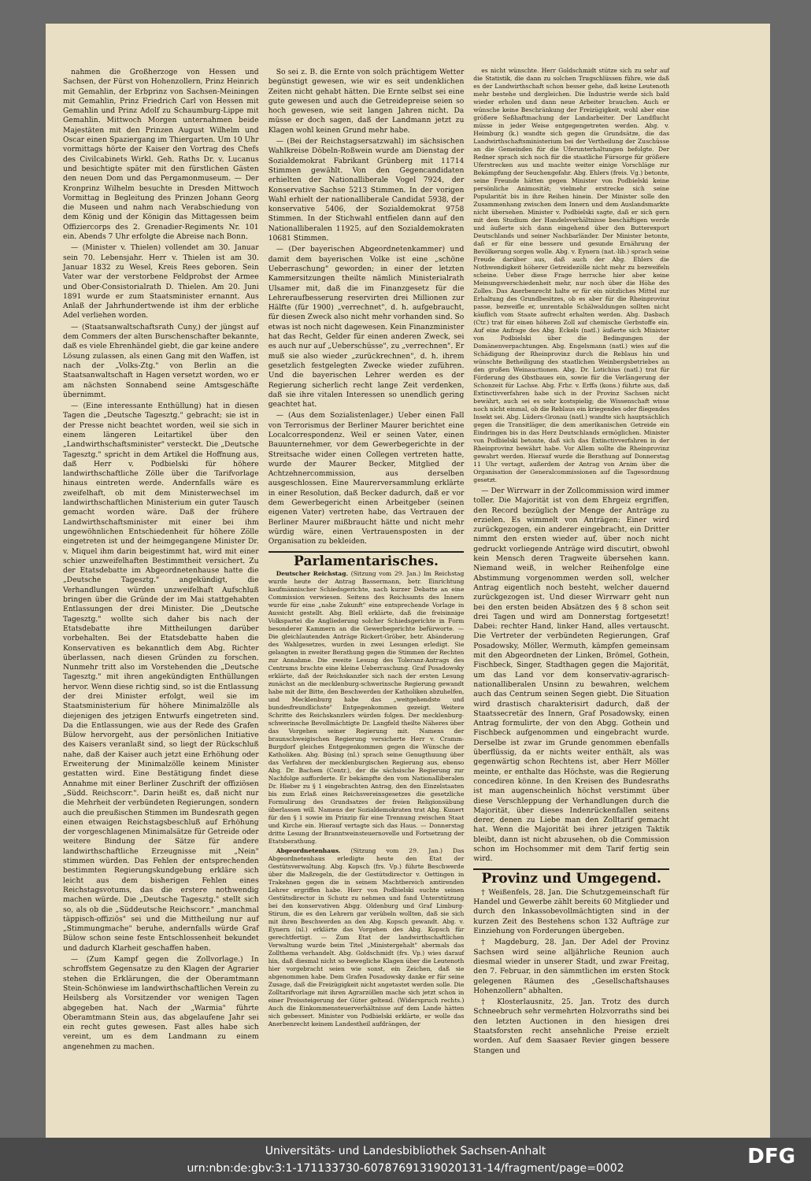nahmen die Großherzoge von Hessen und Sachsen, der Fürst von Hohenzollern, Prinz Heinrich mit Gemahlin, der Erbprinz von Sachsen-Meiningen mit Gemahlin, Prinz Friedrich Carl von Hessen mit Gemahlin und Prinz Adolf zu Schaumburg-Lippe mit Gemahlin. Mittwoch Morgen unternahmen beide Majestäten mit den Prinzen August Wilhelm und Oscar einen Spaziergang im Thiergarten. Um 10 Uhr vormittags hörte der Kaiser den Vortrag des Chefs des Civilcabinets Wirkl. Geh. Raths Dr. v. Lucanus und besichtigte später mit den fürstlichen Gästen den neuen Dom und das Pergamonmuseum. — Der Kronprinz Wilhelm besuchte in Dresden Mittwoch Vormittag in Begleitung des Prinzen Johann Georg die Museen und nahm nach Verabschiedung von dem König und der Königin das Mittagessen beim Offiziercorps des 2. Grenadier-Regiments Nr. 101 ein. Abends 7 Uhr erfolgte die Abreise nach Bonn.
— (Minister v. Thielen) vollendet am 30. Januar sein 70. Lebensjahr. Herr v. Thielen ist am 30. Januar 1832 zu Wesel, Kreis Rees geboren. Sein Vater war der verstorbene Feldprobst der Armee und Ober-Consistorialrath D. Thielen. Am 20. Juni 1891 wurde er zum Staatsminister ernannt. Aus Anlaß der Jahrhundertwende ist ihm der erbliche Adel verliehen worden.
— (Staatsanwaltschaftsrath Cuny,) der jüngst auf dem Commers der alten Burschenschafter bekannte, daß es viele Ehrenhändel giebt, die gar keine andere Lösung zulassen, als einen Gang mit den Waffen, ist nach der „Volks-Ztg." von Berlin an die Staatsanwaltschaft in Hagen versetzt worden, wo er am nächsten Sonnabend seine Amtsgeschäfte übernimmt.
— (Eine interessante Enthüllung) hat in diesen Tagen die „Deutsche Tagesztg." gebracht; sie ist in der Presse nicht beachtet worden, weil sie sich in einem längeren Leitartikel über den „Landwirthschaftsminister" versteckt. Die „Deutsche Tagesztg." spricht in dem Artikel die Hoffnung aus, daß Herr v. Podbielski für höhere landwirthschaftliche Zölle über die Tarifvorlage hinaus eintreten werde. Andernfalls wäre es zweifelhaft, ob mit dem Ministerwechsel im landwirthschaftlichen Ministerium ein guter Tausch gemacht worden wäre. Daß der frühere Landwirthschaftsminister mit einer bei ihm ungewöhnlichen Entschiedenheit für höhere Zölle eingetreten ist und der heimgegangene Minister Dr. v. Miquel ihm darin beigestimmt hat, wird mit einer schier unzweifelhaften Bestimmtheit versichert. Zu der Etatsdebatte im Abgeordnetenhause hatte die „Deutsche Tagesztg." angekündigt, die Verhandlungen würden unzweifelhaft Aufschluß bringen über die Gründe der im Mai stattgehabten Entlassungen der drei Minister. Die „Deutsche Tagesztg." wollte sich daher bis nach der Etatsdebatte ihre Mittheilungen darüber vorbehalten. Bei der Etatsdebatte haben die Konservativen es bekanntlich dem Abg. Richter überlassen, nach diesen Gründen zu forschen. Nunmehr tritt also im Vorstehenden die „Deutsche Tagesztg." mit ihren angekündigten Enthüllungen hervor. Wenn diese richtig sind, so ist die Entlassung der drei Minister erfolgt, weil sie im Staatsministerium für höhere Minimalzölle als diejenigen des jetzigen Entwurfs eingetreten sind. Da die Entlassungen, wie aus der Rede des Grafen Bülow hervorgeht, aus der persönlichen Initiative des Kaisers veranlaßt sind, so liegt der Rückschluß nahe, daß der Kaiser auch jetzt eine Erhöhung oder Erweiterung der Minimalzölle keinem Minister gestatten wird. Eine Bestätigung findet diese Annahme mit einer Berliner Zuschrift der offiziösen „Südd. Reichscorr.". Darin heißt es, daß nicht nur die Mehrheit der verbündeten Regierungen, sondern auch die preußischen Stimmen im Bundesrath gegen einen etwaigen Reichstagsbeschluß auf Erhöhung der vorgeschlagenen Minimalsätze für Getreide oder weitere Bindung der Sätze für andere landwirthschaftliche Erzeugnisse mit „Nein" stimmen würden. Das Fehlen der entsprechenden bestimmten Regierungskundgebung erkläre sich leicht aus dem bisherigen Fehlen eines Reichstagsvotums, das die erstere nothwendig machen würde. Die „Deutsche Tagesztg." stellt sich so, als ob die „Süddeutsche Reichscorr." „manchmal täppisch-offiziös" sei und die Mittheilung nur auf „Stimmungmache" beruhe, andernfalls würde Graf Bülow schon seine feste Entschlossenheit bekundet und dadurch Klarheit geschaffen haben.
— (Zum Kampf gegen die Zollvorlage.) In schroffstem Gegensatze zu den Klagen der Agrarier stehen die Erklärungen, die der Oberamtmann Stein-Schönwiese im landwirthschaftlichen Verein zu Heilsberg als Vorsitzender vor wenigen Tagen abgegeben hat. Nach der „Warmia" führte Oberamtmann Stein aus, das abgelaufene Jahr sei ein recht gutes gewesen. Fast alles habe sich vereint, um es dem Landmann zu einem angenehmen zu machen.
So sei z. B. die Ernte von solch prächtigem Wetter begünstigt gewesen, wie wir es seit undenklichen Zeiten nicht gehabt hätten. Die Ernte selbst sei eine gute gewesen und auch die Getreidepreise seien so hoch gewesen, wie seit langen Jahren nicht. Da müsse er doch sagen, daß der Landmann jetzt zu Klagen wohl keinen Grund mehr habe.
— (Bei der Reichstagsersatzwahl) im sächsischen Wahlkreise Döbeln-Roßwein wurde am Dienstag der Sozialdemokrat Fabrikant Grünberg mit 11714 Stimmen gewählt. Von den Gegencandidaten erhielten der Nationalliberale Vogel 7924, der Konservative Sachse 5213 Stimmen. In der vorigen Wahl erhielt der nationalliberale Candidat 5938, der konservative 5406, der Sozialdemokrat 9758 Stimmen. In der Stichwahl entfielen dann auf den Nationalliberalen 11925, auf den Sozialdemokraten 10681 Stimmen.
— (Der bayerischen Abgeordnetenkammer) und damit dem bayerischen Volke ist eine „schöne Ueberraschung" geworden; in einer der letzten Kammersitzungen theilte nämlich Ministerialrath Ulsamer mit, daß die im Finanzgesetz für die Lehreraufbesserung reservirten drei Millionen zur Hälfte (für 1900) „verrechnet", d. h. aufgebraucht, für diesen Zweck also nicht mehr vorhanden sind. So etwas ist noch nicht dagewesen. Kein Finanzminister hat das Recht, Gelder für einen anderen Zweck, sei es auch nur auf „Ueberschüsse", zu „verrechnen". Er muß sie also wieder „zurückrechnen", d. h. ihrem gesetzlich festgelegten Zwecke wieder zuführen. Und die bayerischen Lehrer werden es der Regierung sicherlich recht lange Zeit verdenken, daß sie ihre vitalen Interessen so unendlich gering geachtet hat.
— (Aus dem Sozialistenlager.) Ueber einen Fall von Terrorismus der Berliner Maurer berichtet eine Localcorrespondenz. Weil er seinen Vater, einen Bauunternehmer, vor dem Gewerbegerichte in der Streitsache wider einen Collegen vertreten hatte, wurde der Maurer Becker, Mitglied der Achtzehnercommission, aus derselben ausgeschlossen. Eine Maurerversammlung erklärte in einer Resolution, daß Becker dadurch, daß er vor dem Gewerbegericht einen Arbeitgeber (seinen eigenen Vater) vertreten habe, das Vertrauen der Berliner Maurer mißbraucht hätte und nicht mehr würdig wäre, einen Vertrauensposten in der Organisation zu bekleiden.
Parlamentarisches.
Deutscher Reichstag. (Sitzung vom 29. Jan.) Im Reichstag wurde heute der Antrag Bassermann, betr. Einrichtung kaufmännischer Schiedsgerichte, nach kurzer Debatte an eine Commission verwiesen. Seitens des Reichsamts des Innern wurde für eine „nahe Zukunft" eine entsprechende Vorlage in Aussicht gestellt. Abg. Blell erklärte, daß die freisinnige Volkspartei die Angliederung solcher Schiedsgerichte in Form besonderer Kammern an die Gewerbegerichte befürworte. — Die gleichlautenden Anträge Rickert-Gröber, betr. Abänderung des Wahlgesetzes, wurden in zwei Lesungen erledigt. Sie gelangten in zweiter Berathung gegen die Stimmen der Rechten zur Annahme. Die zweite Lesung des Toleranz-Antrags des Centrums brachte eine kleine Ueberraschung. Graf Posadowsky erklärte, daß der Reichskanzler sich nach der ersten Lesung zunächst an die mecklenburg-schwerinsche Regierung gewandt habe mit der Bitte, den Beschwerden der Katholiken abzuhelfen, und Mecklenburg habe das „weitgehendste und bundesfreundlichste" Entgegenkommen gezeigt. Weitere Schritte des Reichskanzlers würden folgen. Der mecklenburg-schwerinsche Bevollmächtigte Dr. Langfeld theilte Näheres über das Vorgehen seiner Regierung mit. Namens der braunschweigischen Regierung versicherte Herr v. Cramm-Burgdorf gleiches Entgegenkommen gegen die Wünsche der Katholiken. Abg. Büsing (nl.) sprach seine Genugthuung über das Verfahren der mecklenburgischen Regierung aus, ebenso Abg. Dr. Bachem (Centr.), der die sächsische Regierung zur Nachfolge aufforderte. Er bekämpfte den vom Nationalliberalen Dr. Hieber zu § 1 eingebrachten Antrag, den den Einzelstaaten bis zum Erlaß eines Reichsvereinsgesetzes die gesetzliche Formulirung des Grundsatzes der freien Religionsübung überlassen will. Namens der Sozialdemokraten trat Abg. Kunert für den § 1 sowie im Prinzip für eine Trennung zwischen Staat und Kirche ein. Hierauf vertagte sich das Haus. — Donnerstag dritte Lesung der Branntweinsteuernovelle und Fortsetzung der Etatsberathung.
Abgeordnetenhaus. (Sitzung vom 29. Jan.) Das Abgeordnetenhaus erledigte heute den Etat der Gestütsverwaltung. Abg. Kopsch (frs. Vp.) führte Beschwerde über die Maßregeln, die der Gestütsdirector v. Oettingen in Trakehnen gegen die in seinem Machtbereich amtirenden Lehrer ergriffen habe. Herr von Podbielski suchte seinen Gestütsdirector in Schutz zu nehmen und fand Unterstützung bei den konservativen Abgg. Oldenburg und Graf Limburg-Stirum, die es den Lehrern gar verübeln wollten, daß sie sich mit ihren Beschwerden an den Abg. Kopsch gewandt. Abg. v. Eynern (nl.) erklärte das Vorgehen des Abg. Kopsch für gerechtfertigt. — Zum Etat der landwirthschaftlichen Verwaltung wurde beim Titel „Ministergehalt" abermals das Zollthema verhandelt. Abg. Goldschmidt (frs. Vp.) wies darauf hin, daß diesmal nicht so bewegliche Klagen über die Leutenoth hier vorgebracht seien wie sonst, ein Zeichen, daß sie abgenommen habe. Dem Grafen Posadowsky danke er für seine Zusage, daß die Freizügigkeit nicht angetastet werden solle. Die Zolltarifvorlage mit ihren Agrarzöllen mache sich jetzt schon in einer Preissteigerung der Güter geltend. (Widerspruch rechts.) Auch die Einkommensteuerverhältnisse auf dem Lande hätten sich gebessert. Minister von Podbielski erklärte, er wolle das Anerbenrecht keinem Landestheil aufdrängen, der
es nicht wünschte. Herr Goldschmidt stütze sich zu sehr auf die Statistik, die dann zu solchen Trugschlüssen führe, wie daß es der Landwirthschaft schon besser gehe, daß keine Leutenoth mehr bestehe und dergleichen. Die Industrie werde sich bald wieder erholen und dann neue Arbeiter brauchen. Auch er wünsche keine Beschränkung der Freizügigkeit, wohl aber eine größere Seßhaftmachung der Landarbeiter. Der Landflucht müsse in jeder Weise entgegengetreten werden. Abg. v. Heimburg (k.) wandte sich gegen die Grundsätze, die das Landwirthschaftsministerium bei der Vertheilung der Zuschüsse an die Gemeinden für die Uferunterhaltungen befolgte. Der Redner sprach sich noch für die staatliche Fürsorge für größere Uferstrecken aus und machte weiter einige Vorschläge zur Bekämpfung der Seuchengefahr. Abg. Ehlers (freis. Vg.) betonte, seine Freunde hätten gegen Minister von Podbielski keine persönliche Animosität; vielmehr erstrecke sich seine Popularität bis in ihre Reihen hinein. Der Minister solle den Zusammenhang zwischen dem Innern und dem Auslandsmarkte nicht übersehen. Minister v. Podbielski sagte, daß er sich gern mit dem Studium der Handelsverhältnisse beschäftigen werde und äußerte sich dann eingehend über den Butterexport Deutschlands und seiner Nachbarländer. Der Minister betonte, daß er für eine bessere und gesunde Ernährung der Bevölkerung sorgen wolle. Abg. v. Eynern (nat.-lib.) sprach seine Freude darüber aus, daß auch der Abg. Ehlers die Nothwendigkeit höherer Getreidezölle nicht mehr zu bezweifeln scheine. Ueber diese Frage herrsche hier aber keine Meinungsverschiedenheit mehr, nur noch über die Höhe des Zolles. Das Anerbenrecht halte er für ein nützliches Mittel zur Erhaltung des Grundbesitzes, ob es aber für die Rheinprovinz passe, bezweifle er, unrentable Schälwaldungen sollten nicht käuflich vom Staate aufrecht erhalten werden. Abg. Dasbach (Ctr.) trat für einen höheren Zoll auf chemische Gerbstoffe ein. Auf eine Anfrage des Abg. Eckels (natl.) äußerte sich Minister von Podbielski über die Bedingungen der Domänenverpachtungen. Abg. Engelsmann (natl.) wies auf die Schädigung der Rheinprovinz durch die Reblaus hin und wünschte Betheiligung des staatlichen Weinbergsbetriebes an den großen Weinauctionen. Abg. Dr. Lotichius (natl.) trat für Förderung des Obstbaues ein, sowie für die Verlängerung der Schonzeit für Lachse. Abg. Frhr. v. Erffa (kons.) führte aus, daß Extinctivverfahren habe sich in der Provinz Sachsen nicht bewährt, auch sei es sehr kostspielig; die Wissenschaft wisse noch nicht einmal, ob die Reblaus ein kriegendes oder fliegendes Insekt sei. Abg. Lüders-Gronau (natl.) wandte sich hauptsächlich gegen die Transitläger, die dem amerikanischen Getreide ein Eindringen bis in das Herz Deutschlands ermöglichen. Minister von Podbielski betonte, daß sich das Extinctivverfahren in der Rheinprovinz bewährt habe. Vor Allem sollte die Rheinprovinz gewahrt werden. Hierauf wurde die Berathung auf Donnerstag 11 Uhr vertagt, außerdem der Antrag von Arnim über die Organisation der Generalcommissionen auf die Tagesordnung gesetzt.
— Der Wirrwarr in der Zollcommission wird immer toller. Die Majorität ist von dem Ehrgeiz ergriffen, den Record bezüglich der Menge der Anträge zu erzielen. Es wimmelt von Anträgen: Einer wird zurückgezogen, ein anderer eingebracht, ein Dritter nimmt den ersten wieder auf, über noch nicht gedruckt vorliegende Anträge wird discutirt, obwohl kein Mensch deren Tragweite übersehen kann. Niemand weiß, in welcher Reihenfolge eine Abstimmung vorgenommen werden soll, welcher Antrag eigentlich noch besteht, welcher dauernd zurückgezogen ist. Und dieser Wirrwarr geht nun bei den ersten beiden Absätzen des § 8 schon seit drei Tagen und wird am Donnerstag fortgesetzt! Dabei: rechter Hand, linker Hand, alles vertauscht. Die Vertreter der verbündeten Regierungen, Graf Posadowsky, Möller, Wermuth, kämpfen gemeinsam mit den Abgeordneten der Linken, Brömel, Gothein, Fischbeck, Singer, Stadthagen gegen die Majorität, um das Land vor dem konservativ-agrarisch-nationalliberalen Unsinn zu bewahren, welchem auch das Centrum seinen Segen giebt. Die Situation wird drastisch charakterisirt dadurch, daß der Staatssecretär des Innern, Graf Posadowsky, einen Antrag formulirte, der von den Abgg. Gothein und Fischbeck aufgenommen und eingebracht wurde. Derselbe ist zwar im Grunde genommen ebenfalls überflüssig, da er nichts weiter enthält, als was gegenwärtig schon Rechtens ist, aber Herr Möller meinte, er enthalte das Höchste, was die Regierung concediren könne. In den Kreisen des Bundesraths ist man augenscheinlich höchst verstimmt über diese Verschleppung der Verhandlungen durch die Majorität, über dieses Indenrückenfallen seitens derer, denen zu Liebe man den Zolltarif gemacht hat. Wenn die Majorität bei ihrer jetzigen Taktik bleibt, dann ist nicht abzusehen, ob die Commission schon im Hochsommer mit dem Tarif fertig sein wird.
Provinz und Umgegend.
† Weißenfels, 28. Jan. Die Schutzgemeinschaft für Handel und Gewerbe zählt bereits 60 Mitglieder und durch den Inkassobevollmächtigten sind in der kurzen Zeit des Bestehens schon 132 Aufträge zur Einziehung von Forderungen übergeben.
† Magdeburg, 28. Jan. Der Adel der Provinz Sachsen wird seine alljährliche Reunion auch diesmal wieder in unserer Stadt, und zwar Freitag, den 7. Februar, in den sämmtlichen im ersten Stock gelegenen Räumen des „Gesellschaftshauses Hohenzollern" abhalten.
† Klosterlausnitz, 25. Jan. Trotz des durch Schneebruch sehr vermehrten Holzvorraths sind bei den letzten Auctionen in den hiesigen drei Staatsforsten recht ansehnliche Preise erzielt worden. Auf dem Saasaer Revier gingen bessere Stangen und
Universitäts- und Landesbibliothek Sachsen-Anhalt
urn:nbn:de:gbv:3:1-171133730-6078769131902013​1-14/fragment/page=0002
DFG